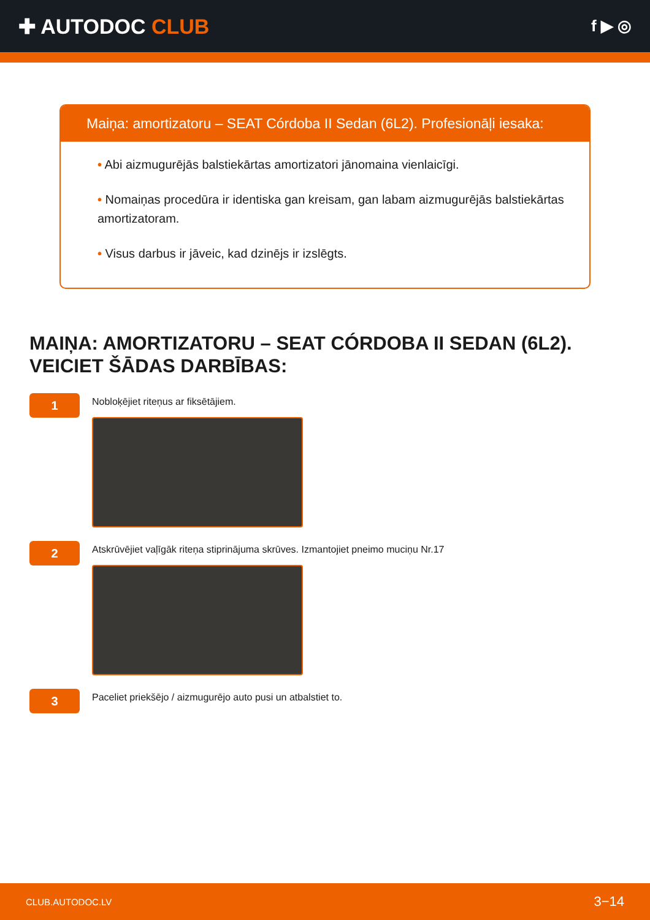✚ AUTODOC CLUB
f ▶ ◎
Maiņa: amortizatoru – SEAT Córdoba II Sedan (6L2). Profesionāļi iesaka:
• Abi aizmugurējās balstiekārtas amortizatori jānomaina vienlaicīgi.
• Nomaiņas procedūra ir identiska gan kreisam, gan labam aizmugurējās balstiekārtas amortizatoram.
• Visus darbus ir jāveic, kad dzinējs ir izslēgts.
MAIŅA: AMORTIZATORU – SEAT CÓRDOBA II SEDAN (6L2). VEICIET ŠĀDAS DARBĪBAS:
1
Nobloķējiet riteņus ar fiksētājiem.
2
Atskrūvējiet vaļīgāk riteņa stiprinājuma skrūves. Izmantojiet pneimo muciņu Nr.17
3
Paceliet priekšējo / aizmugurējo auto pusi un atbalstiet to.
CLUB.AUTODOC.LV 3−14